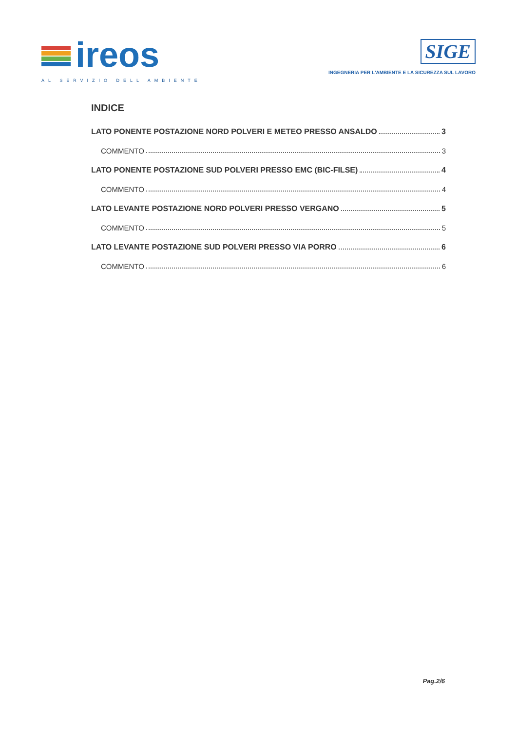ireos
AL SERVIZIO DELL AMBIENTE
SIGE
INGEGNERIA PER L'AMBIENTE E LA SICUREZZA SUL LAVORO
INDICE
LATO PONENTE POSTAZIONE NORD POLVERI E METEO PRESSO ANSALDO 3
COMMENTO 3
LATO PONENTE POSTAZIONE SUD POLVERI PRESSO EMC (BIC-FILSE) 4
COMMENTO 4
LATO LEVANTE POSTAZIONE NORD POLVERI PRESSO VERGANO 5
COMMENTO 5
LATO LEVANTE POSTAZIONE SUD POLVERI PRESSO VIA PORRO 6
COMMENTO 6
Pag.2/6